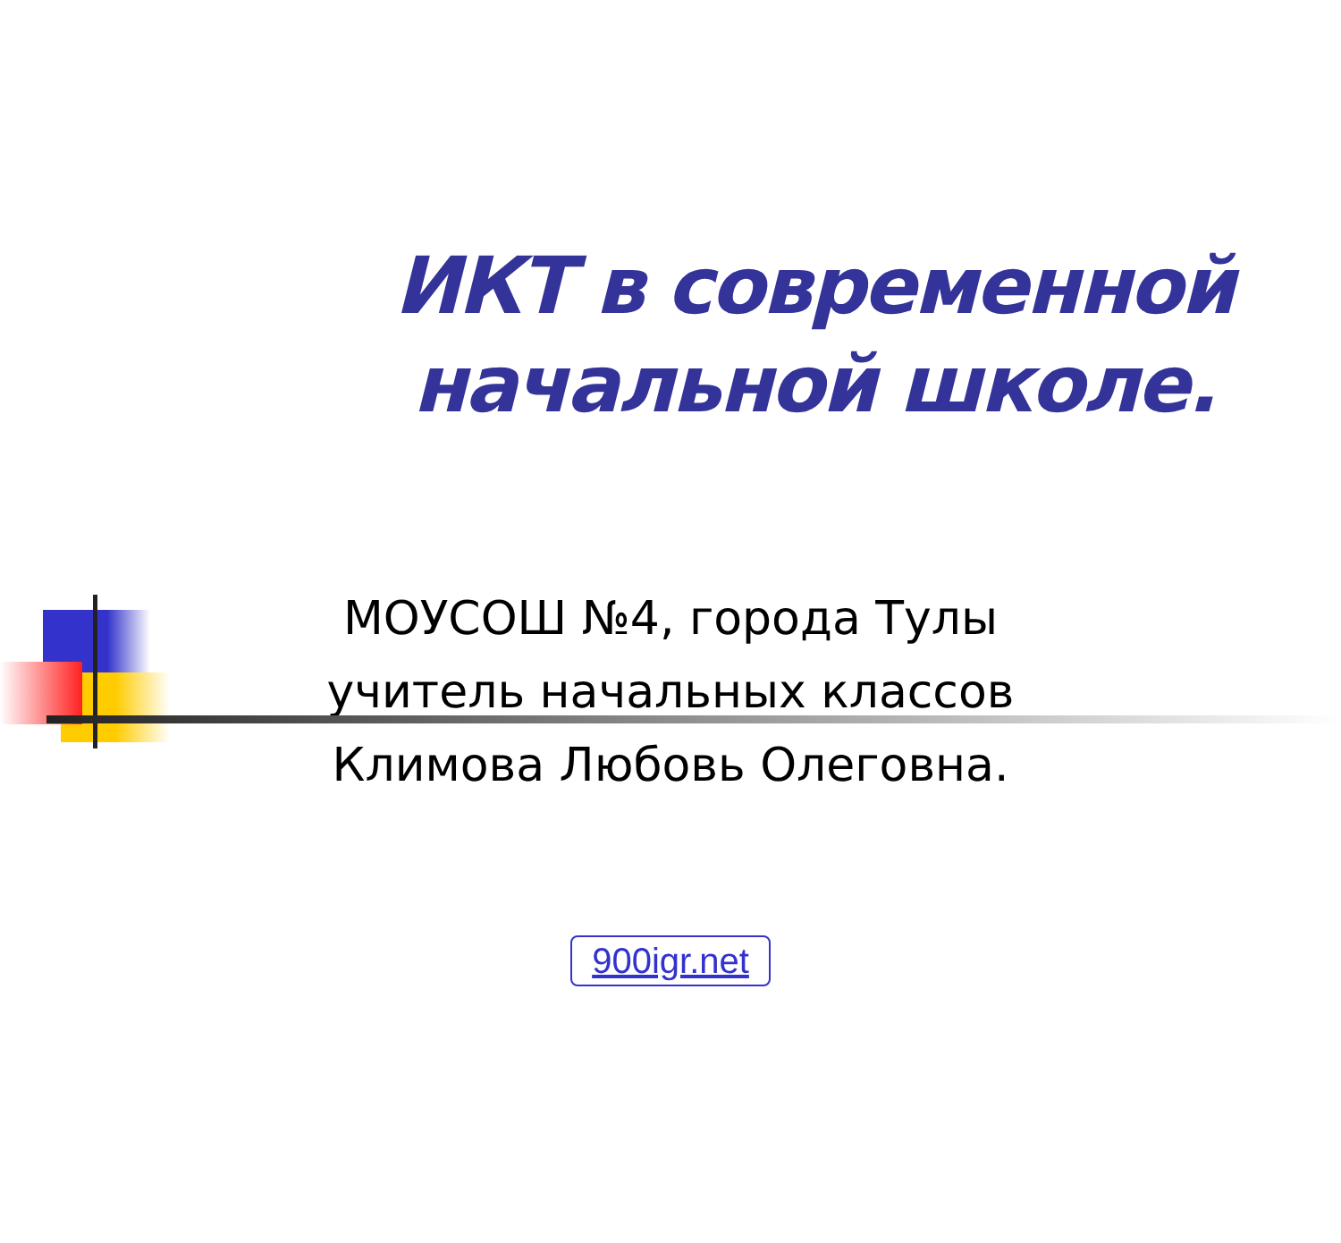ИКТ в современной начальной школе.
МОУСОШ №4, города Тулы
учитель начальных классов
Климова Любовь Олеговна.
900igr.net